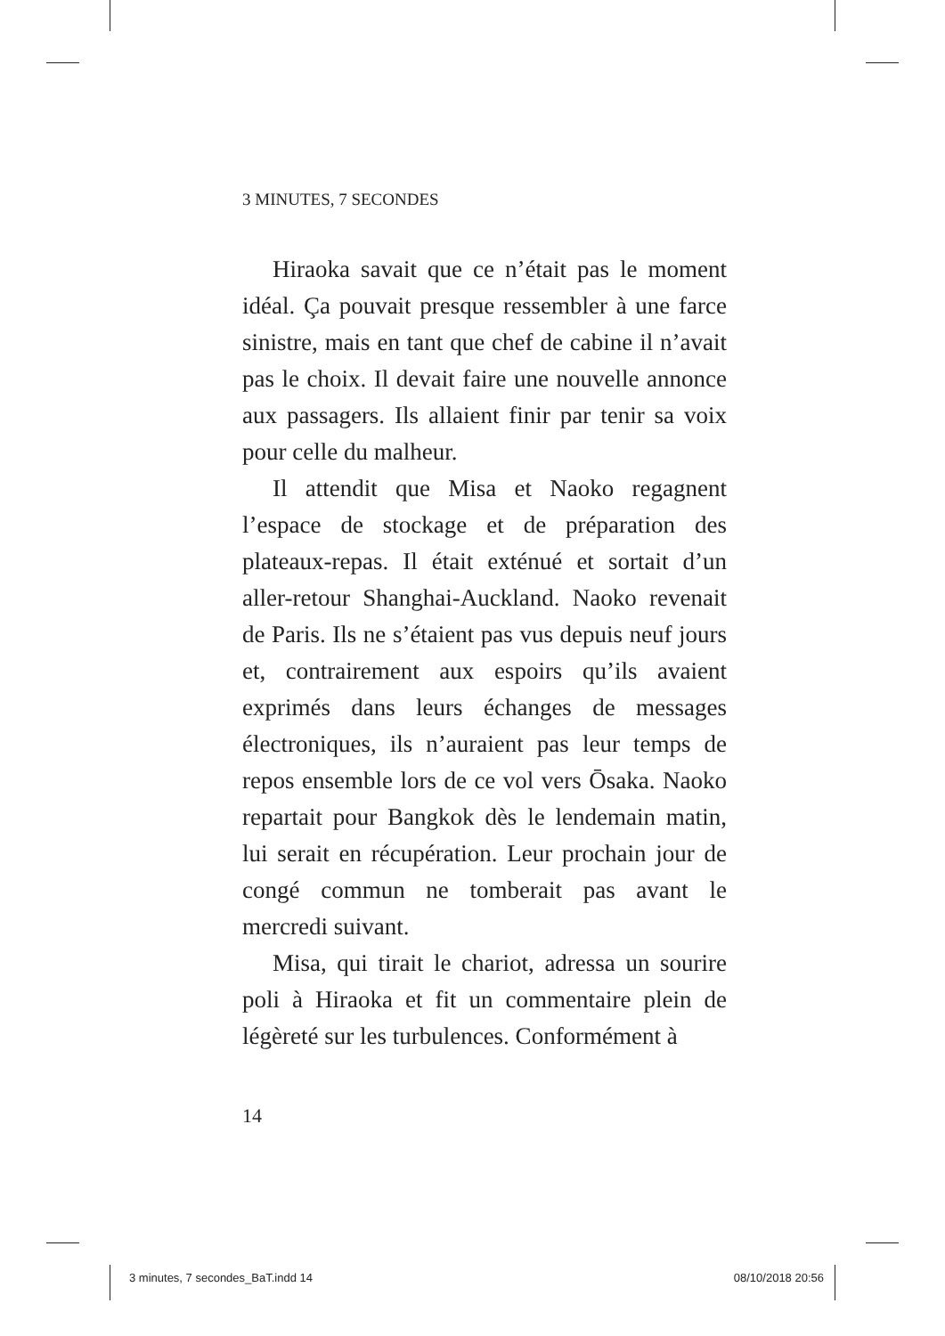3 MINUTES, 7 SECONDES
Hiraoka savait que ce n’était pas le moment idéal. Ça pouvait presque ressembler à une farce sinistre, mais en tant que chef de cabine il n’avait pas le choix. Il devait faire une nouvelle annonce aux passagers. Ils allaient finir par tenir sa voix pour celle du malheur.
Il attendit que Misa et Naoko regagnent l’espace de stockage et de préparation des plateaux-repas. Il était exténué et sortait d’un aller-retour Shanghai-Auckland. Naoko revenait de Paris. Ils ne s’étaient pas vus depuis neuf jours et, contrairement aux espoirs qu’ils avaient exprimés dans leurs échanges de messages électroniques, ils n’auraient pas leur temps de repos ensemble lors de ce vol vers Ōsaka. Naoko repartait pour Bangkok dès le lendemain matin, lui serait en récupération. Leur prochain jour de congé commun ne tomberait pas avant le mercredi suivant.
Misa, qui tirait le chariot, adressa un sourire poli à Hiraoka et fit un commentaire plein de légèreté sur les turbulences. Conformément à
14
3 minutes, 7 secondes_BaT.indd 14 08/10/2018 20:56